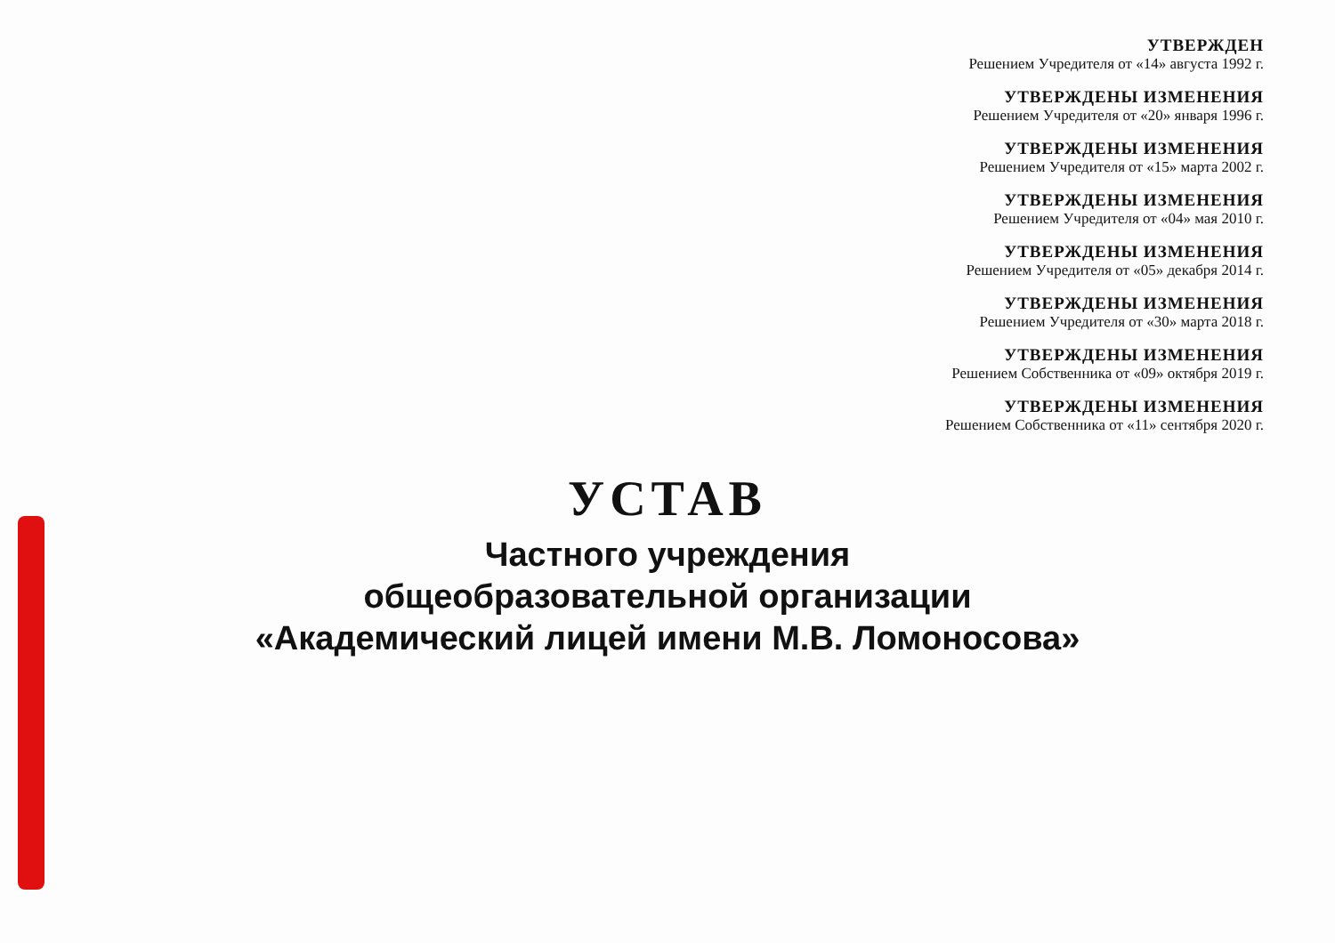УТВЕРЖДЕН
Решением Учредителя от «14» августа 1992 г.
УТВЕРЖДЕНЫ ИЗМЕНЕНИЯ
Решением Учредителя от «20» января 1996 г.
УТВЕРЖДЕНЫ ИЗМЕНЕНИЯ
Решением Учредителя от «15» марта 2002 г.
УТВЕРЖДЕНЫ ИЗМЕНЕНИЯ
Решением Учредителя от «04» мая 2010 г.
УТВЕРЖДЕНЫ ИЗМЕНЕНИЯ
Решением Учредителя от «05» декабря 2014 г.
УТВЕРЖДЕНЫ ИЗМЕНЕНИЯ
Решением Учредителя от «30» марта 2018 г.
УТВЕРЖДЕНЫ ИЗМЕНЕНИЯ
Решением Собственника от «09» октября 2019 г.
УТВЕРЖДЕНЫ ИЗМЕНЕНИЯ
Решением Собственника от «11» сентября 2020 г.
УСТАВ
Частного учреждения
общеобразовательной организации
«Академический лицей имени М.В. Ломоносова»